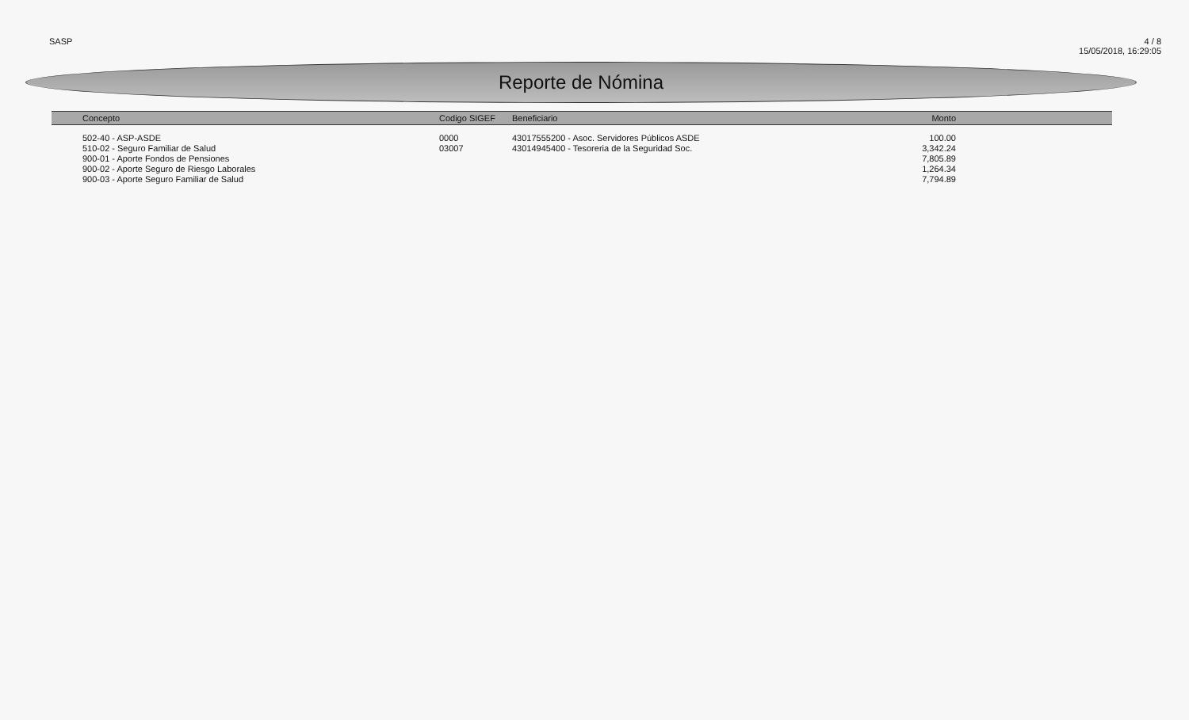SASP 4 / 8
15/05/2018, 16:29:05
Reporte de Nómina
| Concepto | Codigo SIGEF | Beneficiario | Monto | |
| --- | --- | --- | --- | --- |
| 502-40 - ASP-ASDE | 0000 | 43017555200 - Asoc. Servidores Públicos ASDE | 100.00 | |
| 510-02 - Seguro Familiar de Salud | 03007 | 43014945400 - Tesoreria de la Seguridad Soc. | 3,342.24 | |
| 900-01 - Aporte Fondos de Pensiones | | | 7,805.89 | |
| 900-02 - Aporte Seguro de Riesgo Laborales | | | 1,264.34 | |
| 900-03 - Aporte Seguro Familiar de Salud | | | 7,794.89 | |